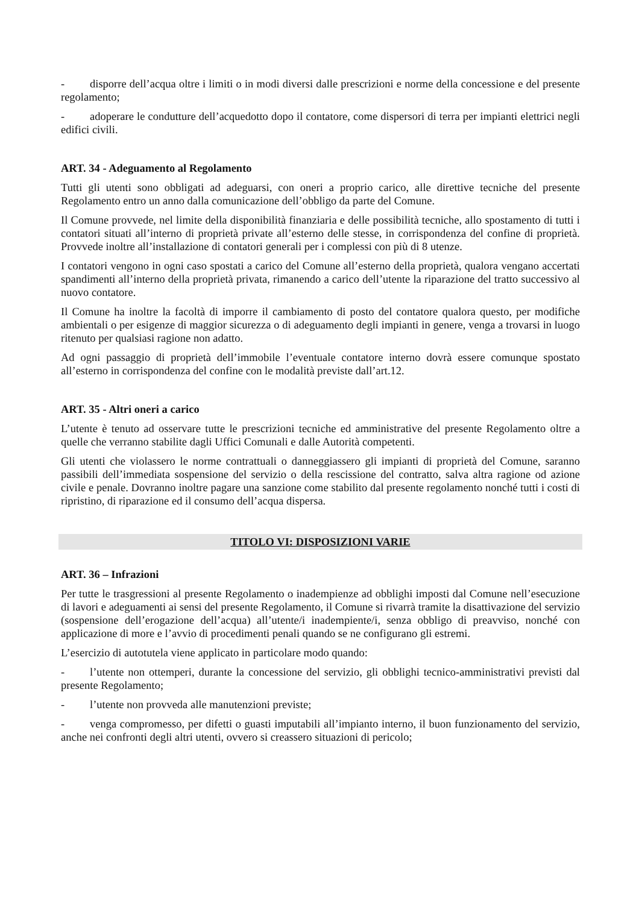- disporre dell’acqua oltre i limiti o in modi diversi dalle prescrizioni e norme della concessione e del presente regolamento;
- adoperare le condutture dell’acquedotto dopo il contatore, come dispersori di terra per impianti elettrici negli edifici civili.
ART. 34 - Adeguamento al Regolamento
Tutti gli utenti sono obbligati ad adeguarsi, con oneri a proprio carico, alle direttive tecniche del presente Regolamento entro un anno dalla comunicazione dell’obbligo da parte del Comune.
Il Comune provvede, nel limite della disponibilità finanziaria e delle possibilità tecniche, allo spostamento di tutti i contatori situati all’interno di proprietà private all’esterno delle stesse, in corrispondenza del confine di proprietà. Provvede inoltre all’installazione di contatori generali per i complessi con più di 8 utenze.
I contatori vengono in ogni caso spostati a carico del Comune all’esterno della proprietà, qualora vengano accertati spandimenti all’interno della proprietà privata, rimanendo a carico dell’utente la riparazione del tratto successivo al nuovo contatore.
Il Comune ha inoltre la facoltà di imporre il cambiamento di posto del contatore qualora questo, per modifiche ambientali o per esigenze di maggior sicurezza o di adeguamento degli impianti in genere, venga a trovarsi in luogo ritenuto per qualsiasi ragione non adatto.
Ad ogni passaggio di proprietà dell’immobile l’eventuale contatore interno dovrà essere comunque spostato all’esterno in corrispondenza del confine con le modalità previste dall’art.12.
ART. 35 - Altri oneri a carico
L’utente è tenuto ad osservare tutte le prescrizioni tecniche ed amministrative del presente Regolamento oltre a quelle che verranno stabilite dagli Uffici Comunali e dalle Autorità competenti.
Gli utenti che violassero le norme contrattuali o danneggiassero gli impianti di proprietà del Comune, saranno passibili dell’immediata sospensione del servizio o della rescissione del contratto, salva altra ragione od azione civile e penale. Dovranno inoltre pagare una sanzione come stabilito dal presente regolamento nonché tutti i costi di ripristino, di riparazione ed il consumo dell’acqua dispersa.
TITOLO VI: DISPOSIZIONI VARIE
ART. 36 – Infrazioni
Per tutte le trasgressioni al presente Regolamento o inadempienze ad obblighi imposti dal Comune nell’esecuzione di lavori e adeguamenti ai sensi del presente Regolamento, il Comune si rivarrà tramite la disattivazione del servizio (sospensione dell’erogazione dell’acqua) all’utente/i inadempiente/i, senza obbligo di preavviso, nonché con applicazione di more e l’avvio di procedimenti penali quando se ne configurano gli estremi.
L’esercizio di autotutela viene applicato in particolare modo quando:
- l’utente non ottemperi, durante la concessione del servizio, gli obblighi tecnico-amministrativi previsti dal presente Regolamento;
- l’utente non provveda alle manutenzioni previste;
- venga compromesso, per difetti o guasti imputabili all’impianto interno, il buon funzionamento del servizio, anche nei confronti degli altri utenti, ovvero si creassero situazioni di pericolo;